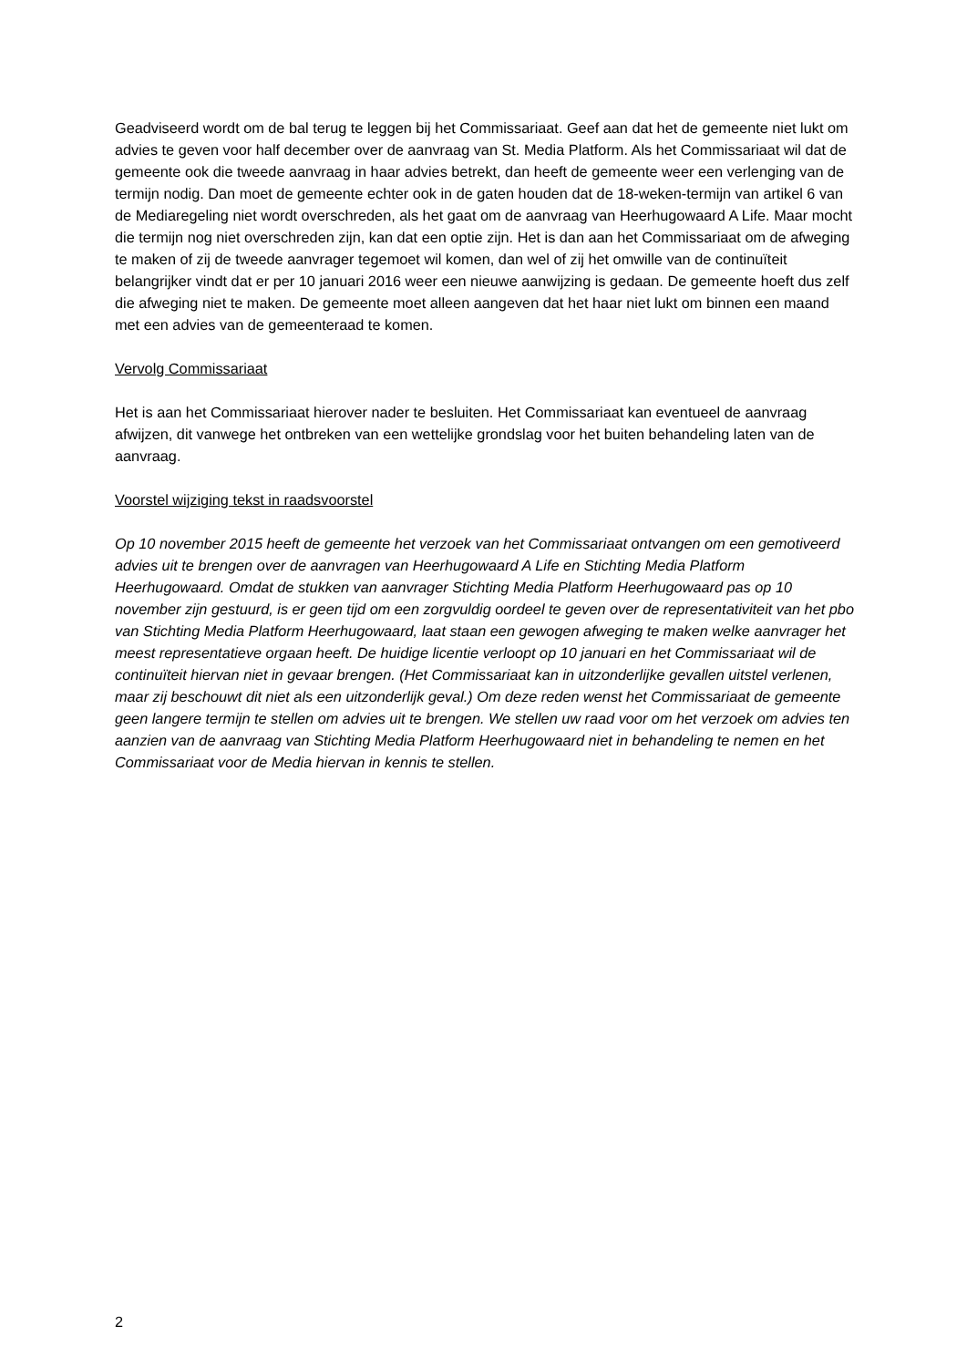Geadviseerd wordt om de bal terug te leggen bij het Commissariaat. Geef aan dat het de gemeente niet lukt om advies te geven voor half december over de aanvraag van St. Media Platform. Als het Commissariaat wil dat de gemeente ook die tweede aanvraag in haar advies betrekt, dan heeft de gemeente weer een verlenging van de termijn nodig. Dan moet de gemeente echter ook in de gaten houden dat de 18-weken-termijn van artikel 6 van de Mediaregeling niet wordt overschreden, als het gaat om de aanvraag van Heerhugowaard A Life. Maar mocht die termijn nog niet overschreden zijn, kan dat een optie zijn. Het is dan aan het Commissariaat om de afweging te maken of zij de tweede aanvrager tegemoet wil komen, dan wel of zij het omwille van de continuïteit belangrijker vindt dat er per 10 januari 2016 weer een nieuwe aanwijzing is gedaan. De gemeente hoeft dus zelf die afweging niet te maken. De gemeente moet alleen aangeven dat het haar niet lukt om binnen een maand met een advies van de gemeenteraad te komen.
Vervolg Commissariaat
Het is aan het Commissariaat hierover nader te besluiten. Het Commissariaat kan eventueel de aanvraag afwijzen, dit vanwege het ontbreken van een wettelijke grondslag voor het buiten behandeling laten van de aanvraag.
Voorstel wijziging tekst in raadsvoorstel
Op 10 november 2015 heeft de gemeente het verzoek van het Commissariaat ontvangen om een gemotiveerd advies uit te brengen over de aanvragen van Heerhugowaard A Life en Stichting Media Platform Heerhugowaard. Omdat de stukken van aanvrager Stichting Media Platform Heerhugowaard pas op 10 november zijn gestuurd, is er geen tijd om een zorgvuldig oordeel te geven over de representativiteit van het pbo van Stichting Media Platform Heerhugowaard, laat staan een gewogen afweging te maken welke aanvrager het meest representatieve orgaan heeft. De huidige licentie verloopt op 10 januari en het Commissariaat wil de continuïteit hiervan niet in gevaar brengen. (Het Commissariaat kan in uitzonderlijke gevallen uitstel verlenen, maar zij beschouwt dit niet als een uitzonderlijk geval.) Om deze reden wenst het Commissariaat de gemeente geen langere termijn te stellen om advies uit te brengen. We stellen uw raad voor om het verzoek om advies ten aanzien van de aanvraag van Stichting Media Platform Heerhugowaard niet in behandeling te nemen en het Commissariaat voor de Media hiervan in kennis te stellen.
2